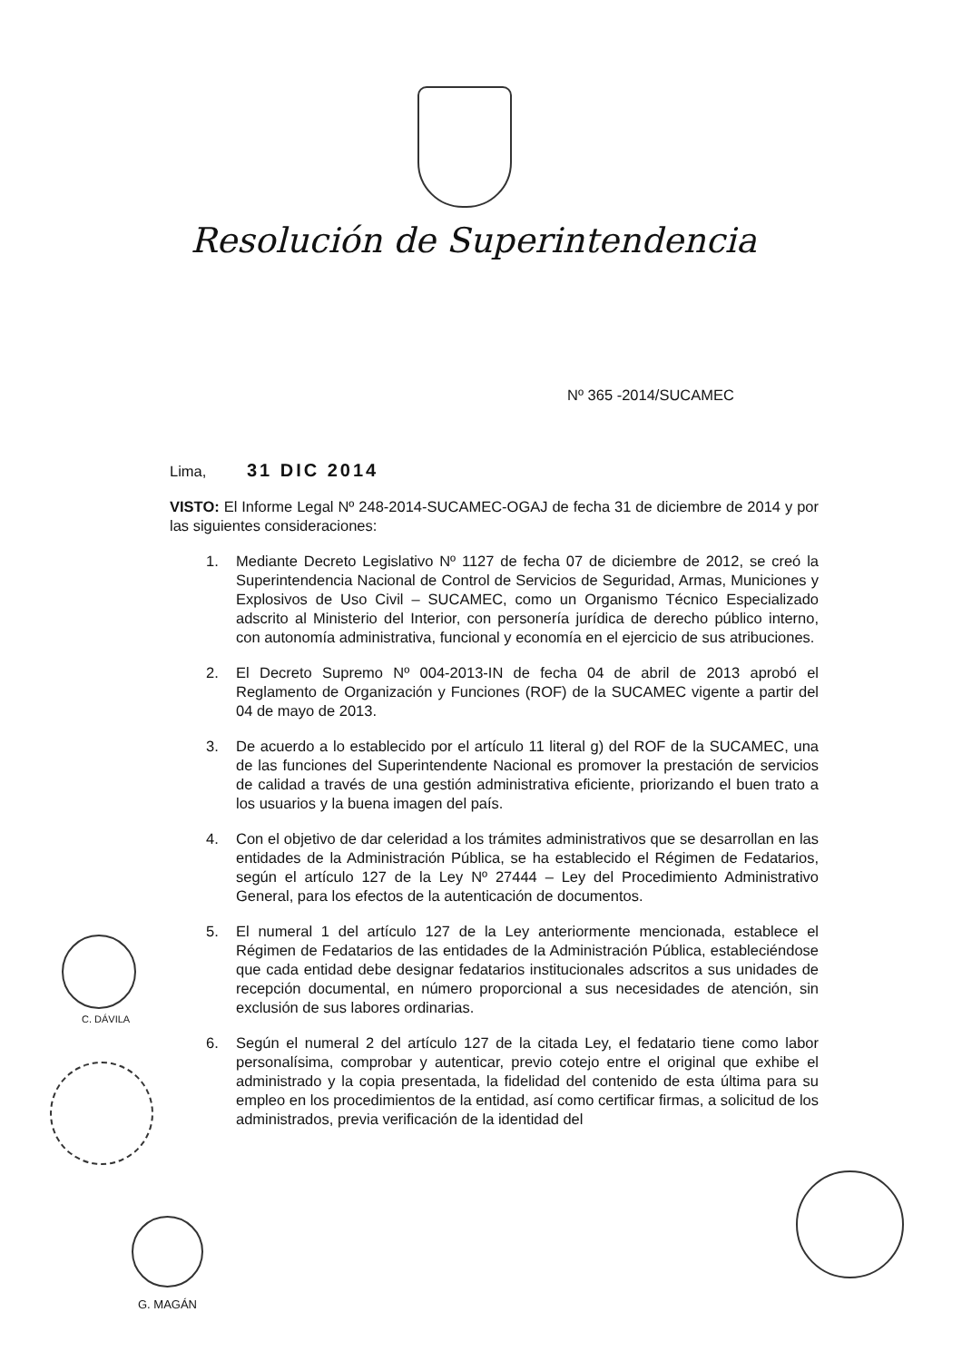Resolución de Superintendencia
Nº 365 -2014/SUCAMEC
Lima, 31 DIC 2014
VISTO: El Informe Legal Nº 248-2014-SUCAMEC-OGAJ de fecha 31 de diciembre de 2014 y por las siguientes consideraciones:
1. Mediante Decreto Legislativo Nº 1127 de fecha 07 de diciembre de 2012, se creó la Superintendencia Nacional de Control de Servicios de Seguridad, Armas, Municiones y Explosivos de Uso Civil – SUCAMEC, como un Organismo Técnico Especializado adscrito al Ministerio del Interior, con personería jurídica de derecho público interno, con autonomía administrativa, funcional y economía en el ejercicio de sus atribuciones.
2. El Decreto Supremo Nº 004-2013-IN de fecha 04 de abril de 2013 aprobó el Reglamento de Organización y Funciones (ROF) de la SUCAMEC vigente a partir del 04 de mayo de 2013.
3. De acuerdo a lo establecido por el artículo 11 literal g) del ROF de la SUCAMEC, una de las funciones del Superintendente Nacional es promover la prestación de servicios de calidad a través de una gestión administrativa eficiente, priorizando el buen trato a los usuarios y la buena imagen del país.
4. Con el objetivo de dar celeridad a los trámites administrativos que se desarrollan en las entidades de la Administración Pública, se ha establecido el Régimen de Fedatarios, según el artículo 127 de la Ley Nº 27444 – Ley del Procedimiento Administrativo General, para los efectos de la autenticación de documentos.
5. El numeral 1 del artículo 127 de la Ley anteriormente mencionada, establece el Régimen de Fedatarios de las entidades de la Administración Pública, estableciéndose que cada entidad debe designar fedatarios institucionales adscritos a sus unidades de recepción documental, en número proporcional a sus necesidades de atención, sin exclusión de sus labores ordinarias.
6. Según el numeral 2 del artículo 127 de la citada Ley, el fedatario tiene como labor personalísima, comprobar y autenticar, previo cotejo entre el original que exhibe el administrado y la copia presentada, la fidelidad del contenido de esta última para su empleo en los procedimientos de la entidad, así como certificar firmas, a solicitud de los administrados, previa verificación de la identidad del
C. DÁVILA
G. MAGÁN